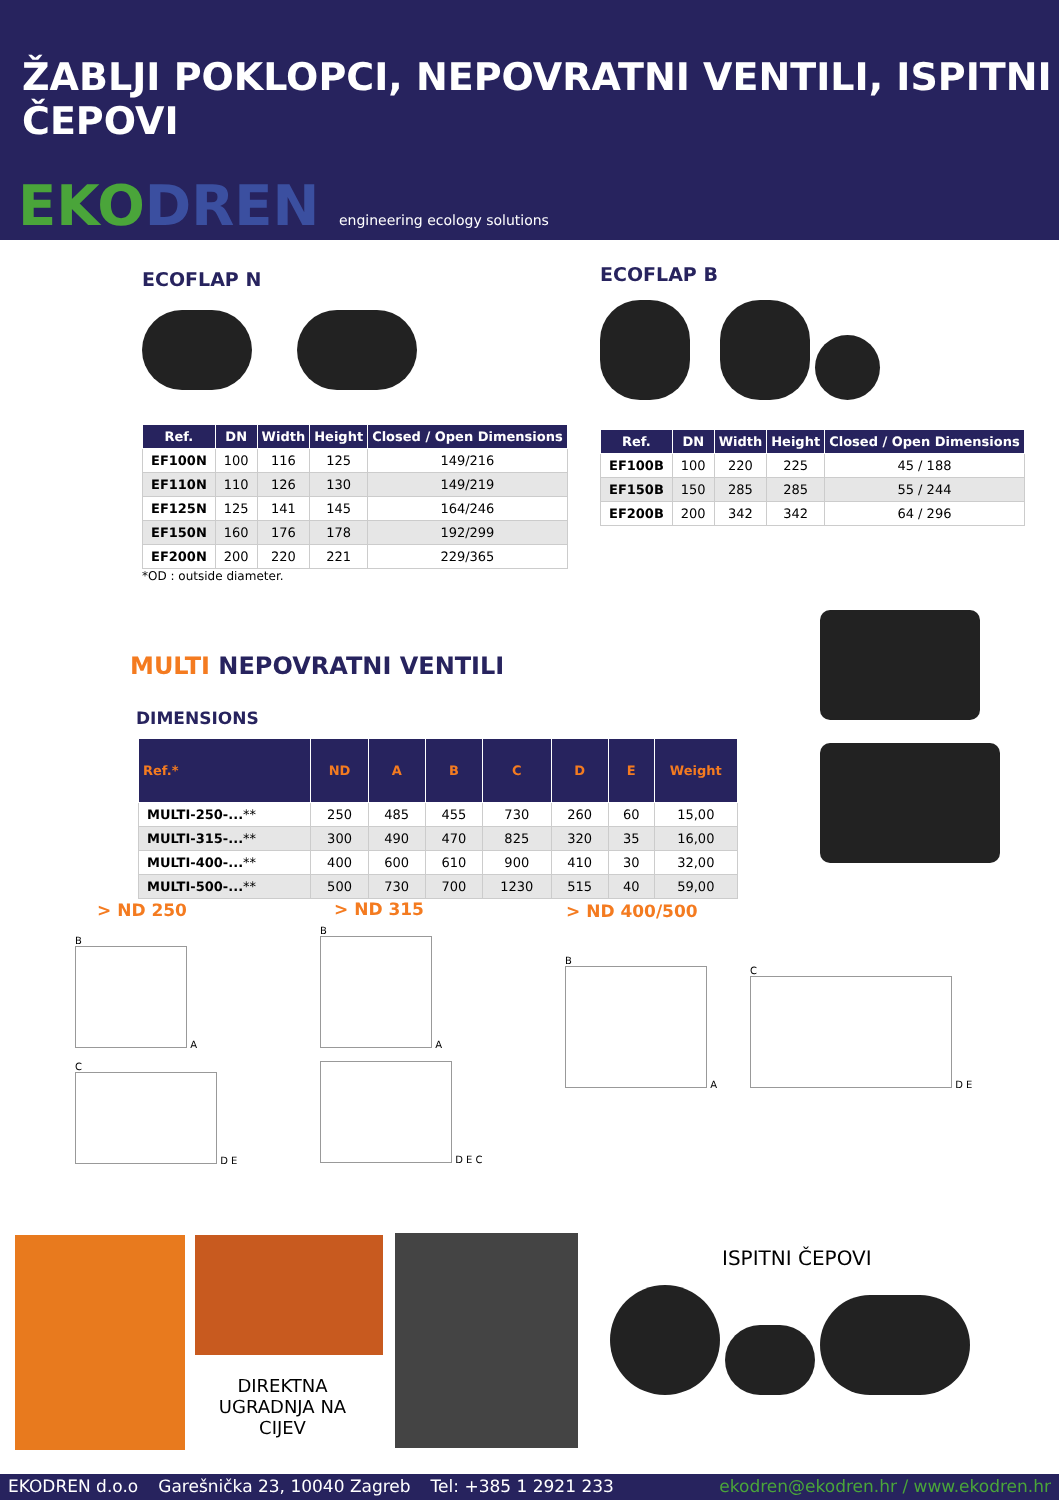ŽABLJI POKLOPCI, NEPOVRATNI VENTILI, ISPITNI ČEPOVI
EKO DREN engineering ecology solutions
ECOFLAP N
| Ref. | DN | Width | Height | Closed / Open Dimensions |
| --- | --- | --- | --- | --- |
| EF100N | 100 | 116 | 125 | 149/216 |
| EF110N | 110 | 126 | 130 | 149/219 |
| EF125N | 125 | 141 | 145 | 164/246 |
| EF150N | 160 | 176 | 178 | 192/299 |
| EF200N | 200 | 220 | 221 | 229/365 |
*OD : outside diameter.
ECOFLAP B
| Ref. | DN | Width | Height | Closed / Open Dimensions |
| --- | --- | --- | --- | --- |
| EF100B | 100 | 220 | 225 | 45 / 188 |
| EF150B | 150 | 285 | 285 | 55 / 244 |
| EF200B | 200 | 342 | 342 | 64 / 296 |
MULTI NEPOVRATNI VENTILI
DIMENSIONS
| Ref.* | ND | A | B | C | D | E | Weight |
| --- | --- | --- | --- | --- | --- | --- | --- |
| MULTI-250-... ** | 250 | 485 | 455 | 730 | 260 | 60 | 15,00 |
| MULTI-315-... ** | 300 | 490 | 470 | 825 | 320 | 35 | 16,00 |
| MULTI-400-... ** | 400 | 600 | 610 | 900 | 410 | 30 | 32,00 |
| MULTI-500-... ** | 500 | 730 | 700 | 1230 | 515 | 40 | 59,00 |
> ND 250 > ND 315 > ND 400/500
B
A
C
D E
B
A
D E C
B
A
C
D E
DIREKTNA UGRADNJA NA CIJEV
ISPITNI ČEPOVI
EKODREN d.o.o Garešnička 23, 10040 Zagreb Tel: +385 1 2921 233 ekodren@ekodren.hr / www.ekodren.hr